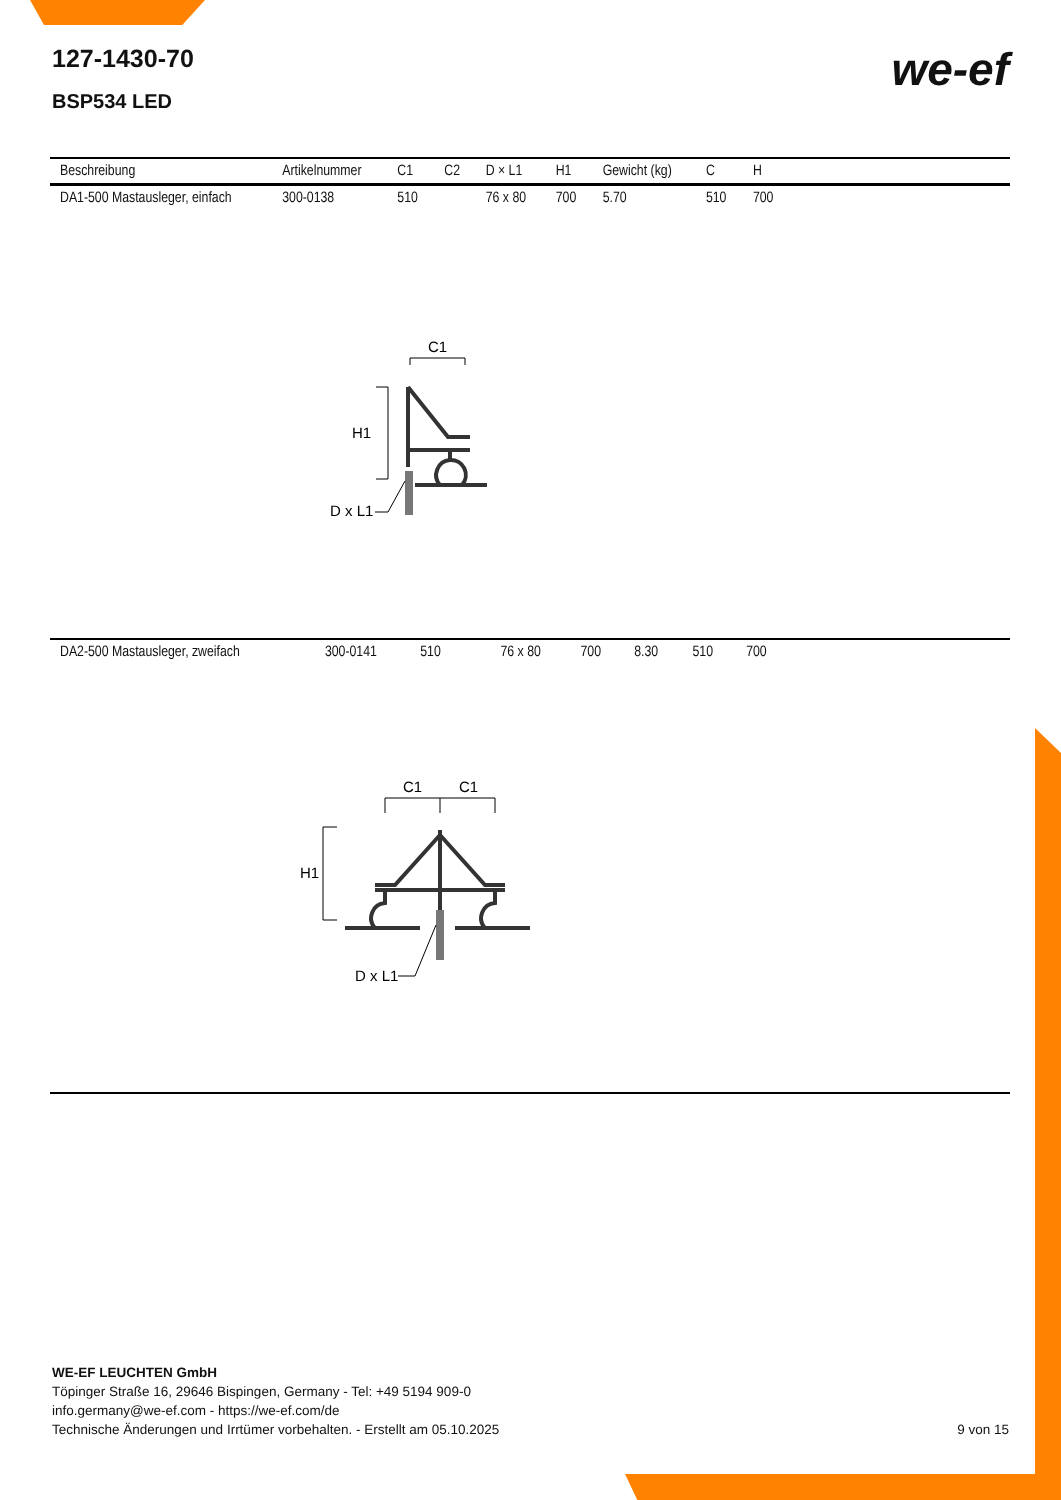127-1430-70
BSP534 LED
we-ef
| Beschreibung | Artikelnummer | C1 | C2 | D × L1 | H1 | Gewicht (kg) | C | H | |
| --- | --- | --- | --- | --- | --- | --- | --- | --- | --- |
| DA1-500 Mastausleger, einfach | 300-0138 | 510 | | 76 x 80 | 700 | 5.70 | 510 | 700 | |
C1
H1
D x L1
| DA2-500 Mastausleger, zweifach | 300-0141 | 510 | | 76 x 80 | 700 | 8.30 | 510 | 700 | |
C1
C1
H1
D x L1
WE-EF LEUCHTEN GmbH
Töpinger Straße 16, 29646 Bispingen, Germany - Tel: +49 5194 909-0
info.germany@we-ef.com - https://we-ef.com/de
Technische Änderungen und Irrtümer vorbehalten. - Erstellt am 05.10.2025
9 von 15